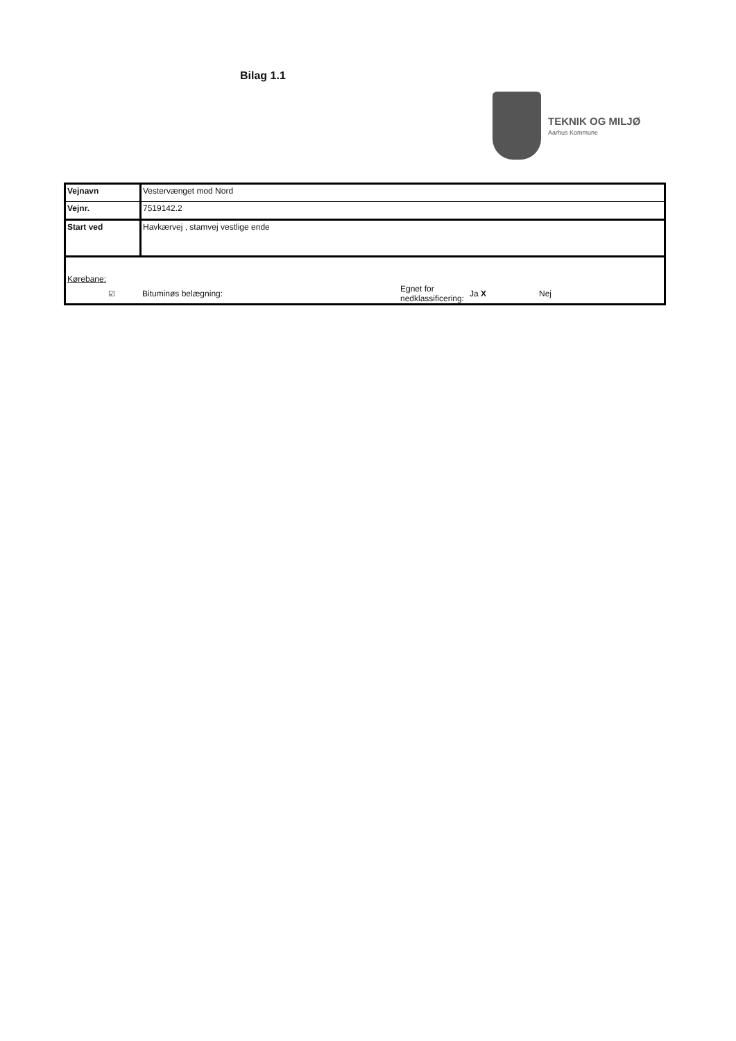Bilag 1.1
TEKNIK OG MILJØ
Aarhus Kommune
| Vejnavn | Vestervænget mod Nord |
| Vejnr. | 7519142.2 |
| Start ved | Havkærvej , stamvej vestlige ende |
Kørebane:
☑ Bituminøs belægning: Egnet for nedklassificering: Ja X Nej